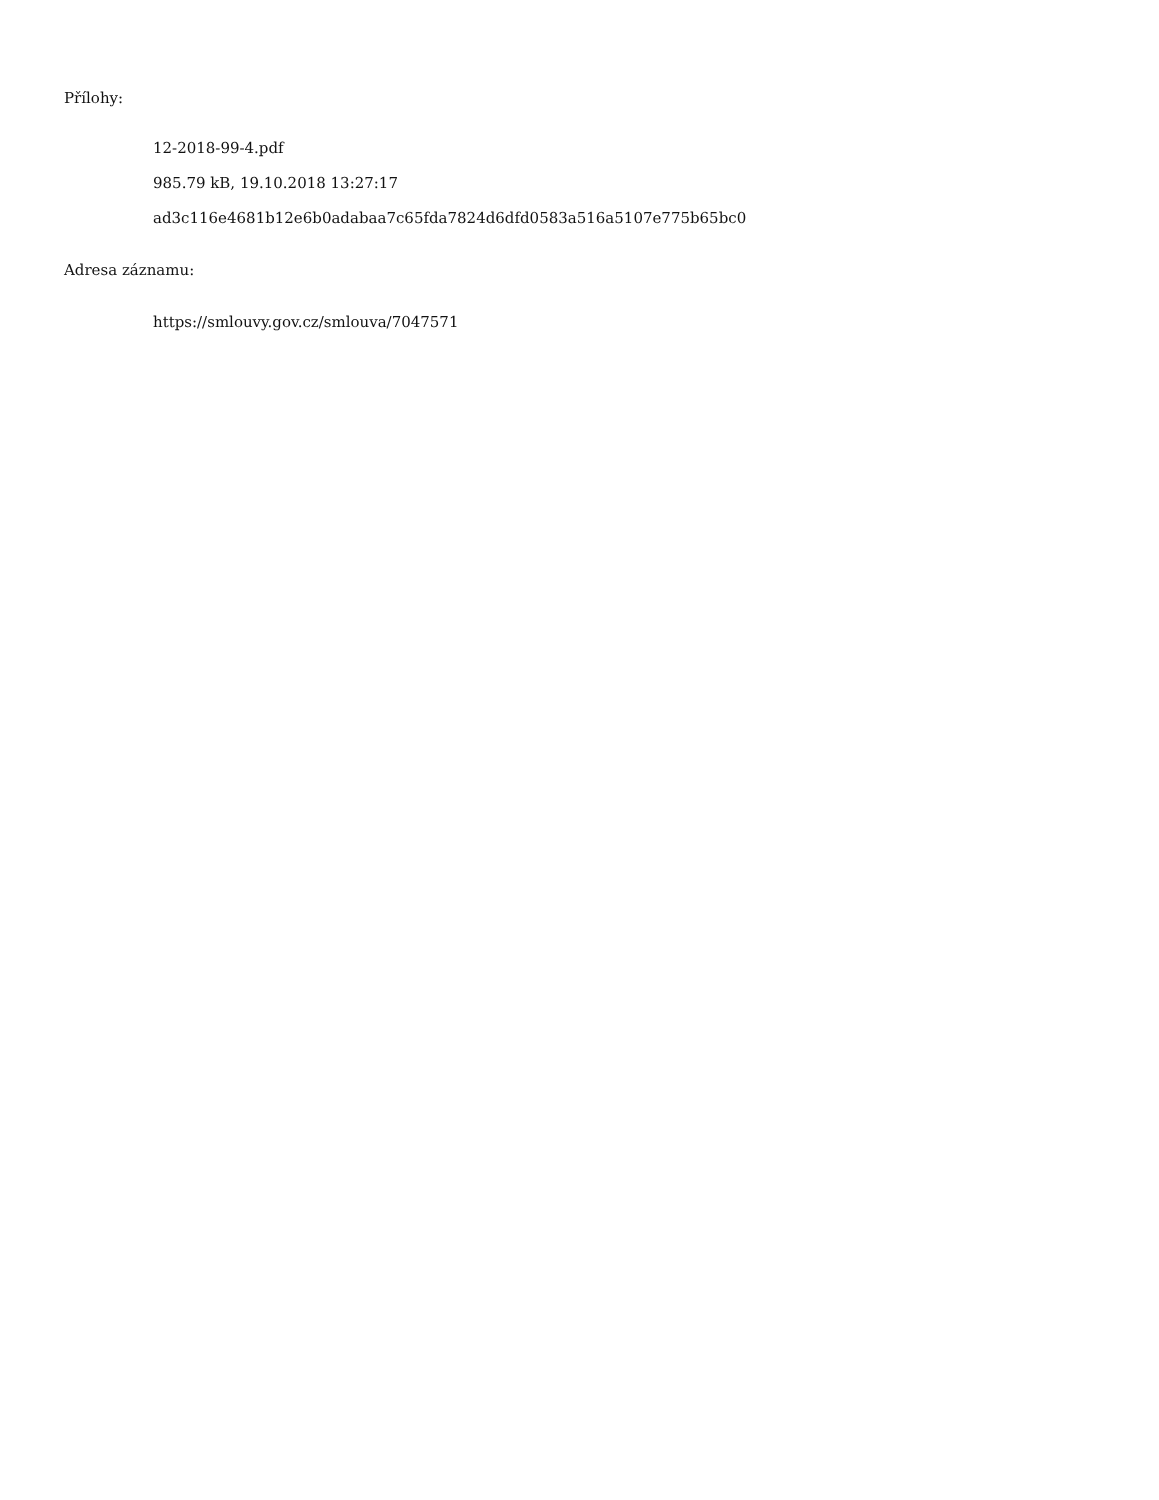Přílohy:
12-2018-99-4.pdf
985.79 kB, 19.10.2018 13:27:17
ad3c116e4681b12e6b0adabaa7c65fda7824d6dfd0583a516a5107e775b65bc0
Adresa záznamu:
https://smlouvy.gov.cz/smlouva/7047571